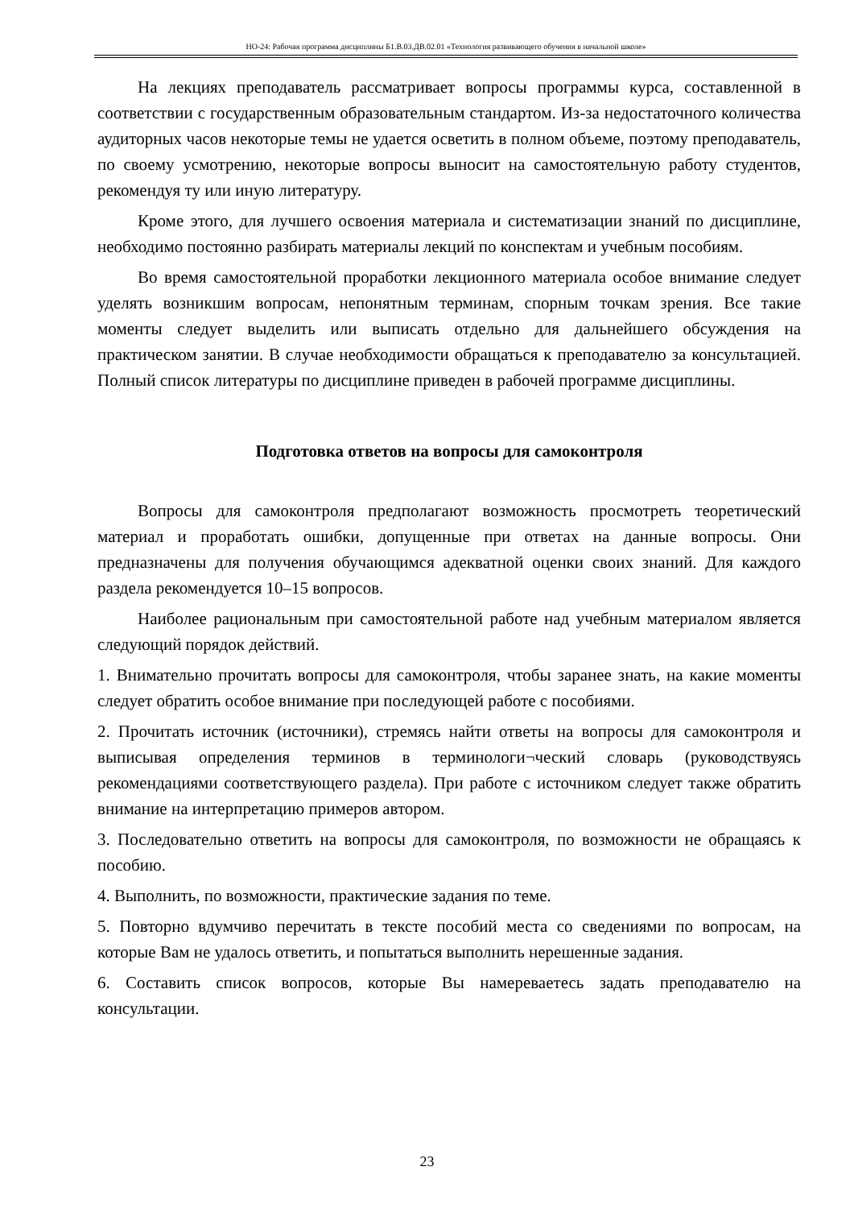НО-24: Рабочая программа дисциплины Б1.В.03.ДВ.02.01 «Технология развивающего обучения в начальной школе»
На лекциях преподаватель рассматривает вопросы программы курса, составленной в соответствии с государственным образовательным стандартом. Из-за недостаточного количества аудиторных часов некоторые темы не удается осветить в полном объеме, поэтому преподаватель, по своему усмотрению, некоторые вопросы выносит на самостоятельную работу студентов, рекомендуя ту или иную литературу.
Кроме этого, для лучшего освоения материала и систематизации знаний по дисциплине, необходимо постоянно разбирать материалы лекций по конспектам и учебным пособиям.
Во время самостоятельной проработки лекционного материала особое внимание следует уделять возникшим вопросам, непонятным терминам, спорным точкам зрения. Все такие моменты следует выделить или выписать отдельно для дальнейшего обсуждения на практическом занятии. В случае необходимости обращаться к преподавателю за консультацией. Полный список литературы по дисциплине приведен в рабочей программе дисциплины.
Подготовка ответов на вопросы для самоконтроля
Вопросы для самоконтроля предполагают возможность просмотреть теоретический материал и проработать ошибки, допущенные при ответах на данные вопросы. Они предназначены для получения обучающимся адекватной оценки своих знаний. Для каждого раздела рекомендуется 10–15 вопросов.
Наиболее рациональным при самостоятельной работе над учебным материалом является следующий порядок действий.
1. Внимательно прочитать вопросы для самоконтроля, чтобы заранее знать, на какие моменты следует обратить особое внимание при последующей работе с пособиями.
2. Прочитать источник (источники), стремясь найти ответы на вопросы для самоконтроля и выписывая определения терминов в терминологи¬ческий словарь (руководствуясь рекомендациями соответствующего раздела). При работе с источником следует также обратить внимание на интерпретацию примеров автором.
3. Последовательно ответить на вопросы для самоконтроля, по возможности не обращаясь к пособию.
4. Выполнить, по возможности, практические задания по теме.
5. Повторно вдумчиво перечитать в тексте пособий места со сведениями по вопросам, на которые Вам не удалось ответить, и попытаться выполнить нерешенные задания.
6. Составить список вопросов, которые Вы намереваетесь задать преподавателю на консультации.
23